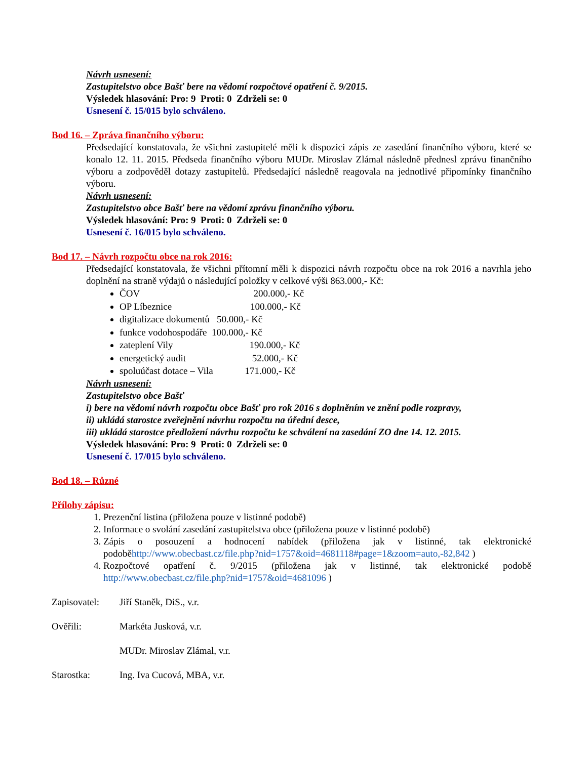Návrh usnesení:
Zastupitelstvo obce Bašť bere na vědomí rozpočtové opatření č. 9/2015.
Výsledek hlasování: Pro: 9 Proti: 0 Zdrželi se: 0
Usnesení č. 15/015 bylo schváleno.
Bod 16. – Zpráva finančního výboru:
Předsedající konstatovala, že všichni zastupitelé měli k dispozici zápis ze zasedání finančního výboru, které se konalo 12. 11. 2015. Předseda finančního výboru MUDr. Miroslav Zlámal následně přednesl zprávu finančního výboru a zodpověděl dotazy zastupitelů. Předsedající následně reagovala na jednotlivé připomínky finančního výboru.
Návrh usnesení:
Zastupitelstvo obce Bašť bere na vědomí zprávu finančního výboru.
Výsledek hlasování: Pro: 9 Proti: 0 Zdrželi se: 0
Usnesení č. 16/015 bylo schváleno.
Bod 17. – Návrh rozpočtu obce na rok 2016:
Předsedající konstatovala, že všichni přítomní měli k dispozici návrh rozpočtu obce na rok 2016 a navrhla jeho doplnění na straně výdajů o následující položky v celkové výši 863.000,- Kč:
ČOV 200.000,- Kč
OP Líbeznice 100.000,- Kč
digitalizace dokumentů 50.000,- Kč
funkce vodohospodáře 100.000,- Kč
zateplení Vily 190.000,- Kč
energetický audit 52.000,- Kč
spoluúčast dotace – Vila 171.000,- Kč
Návrh usnesení:
Zastupitelstvo obce Bašť
i) bere na vědomí návrh rozpočtu obce Bašť pro rok 2016 s doplněním ve znění podle rozpravy,
ii) ukládá starostce zveřejnění návrhu rozpočtu na úřední desce,
iii) ukládá starostce předložení návrhu rozpočtu ke schválení na zasedání ZO dne 14. 12. 2015.
Výsledek hlasování: Pro: 9 Proti: 0 Zdrželi se: 0
Usnesení č. 17/015 bylo schváleno.
Bod 18. – Různé
Přílohy zápisu:
1. Prezenční listina (přiložena pouze v listinné podobě)
2. Informace o svolání zasedání zastupitelstva obce (přiložena pouze v listinné podobě)
3. Zápis o posouzení a hodnocení nabídek (přiložena jak v listinné, tak elektronické podoběhttp://www.obecbast.cz/file.php?nid=1757&oid=4681118#page=1&zoom=auto,-82,842 )
4. Rozpočtové opatření č. 9/2015 (přiložena jak v listinné, tak elektronické podobě http://www.obecbast.cz/file.php?nid=1757&oid=4681096 )
Zapisovatel: Jiří Staněk, DiS., v.r.
Ověřili: Markéta Jusková, v.r.
MUDr. Miroslav Zlámal, v.r.
Starostka: Ing. Iva Cucová, MBA, v.r.